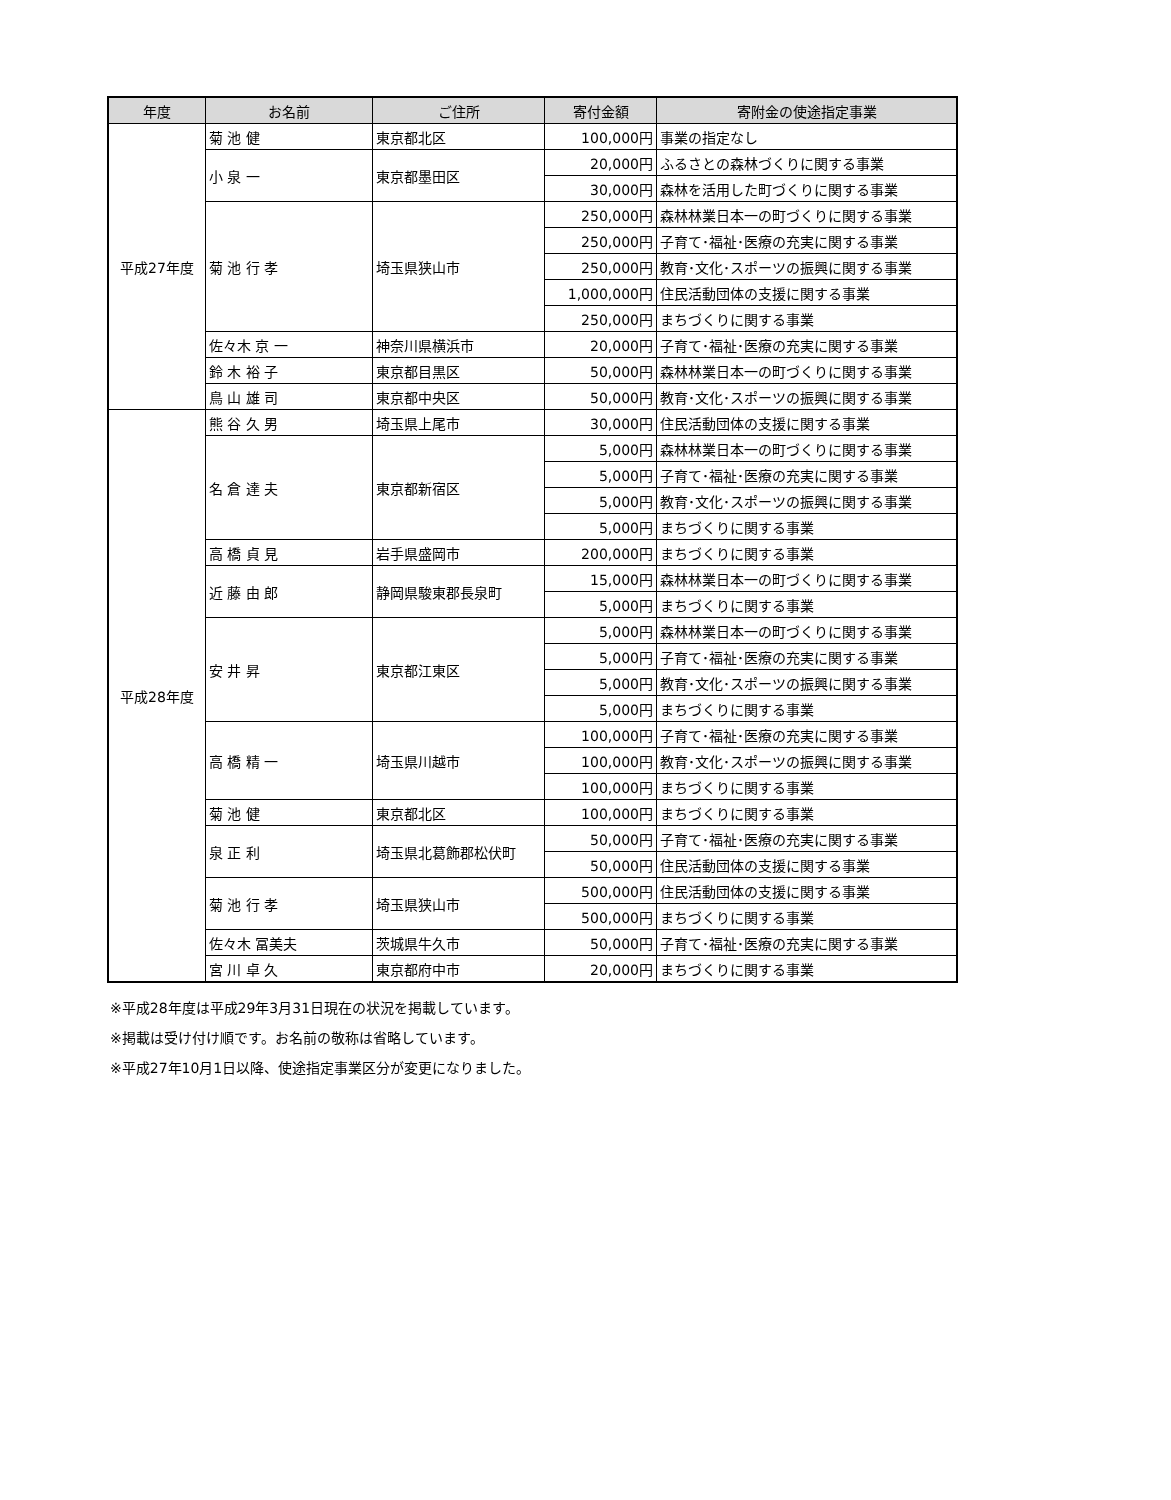| 年度 | お名前 | ご住所 | 寄付金額 | 寄附金の使途指定事業 |
| --- | --- | --- | --- | --- |
| 平成27年度 | 菊 池 健 | 東京都北区 | 100,000円 | 事業の指定なし |
| | 小 泉 一 | 東京都墨田区 | 20,000円 | ふるさとの森林づくりに関する事業 |
| | | | 30,000円 | 森林を活用した町づくりに関する事業 |
| | 菊 池 行 孝 | 埼玉県狭山市 | 250,000円 | 森林林業日本一の町づくりに関する事業 |
| | | | 250,000円 | 子育て･福祉･医療の充実に関する事業 |
| | | | 250,000円 | 教育･文化･スポーツの振興に関する事業 |
| | | | 1,000,000円 | 住民活動団体の支援に関する事業 |
| | | | 250,000円 | まちづくりに関する事業 |
| | 佐々木 京 一 | 神奈川県横浜市 | 20,000円 | 子育て･福祉･医療の充実に関する事業 |
| | 鈴 木 裕 子 | 東京都目黒区 | 50,000円 | 森林林業日本一の町づくりに関する事業 |
| | 鳥 山 雄 司 | 東京都中央区 | 50,000円 | 教育･文化･スポーツの振興に関する事業 |
| 平成28年度 | 熊 谷 久 男 | 埼玉県上尾市 | 30,000円 | 住民活動団体の支援に関する事業 |
| | 名 倉 達 夫 | 東京都新宿区 | 5,000円 | 森林林業日本一の町づくりに関する事業 |
| | | | 5,000円 | 子育て･福祉･医療の充実に関する事業 |
| | | | 5,000円 | 教育･文化･スポーツの振興に関する事業 |
| | | | 5,000円 | まちづくりに関する事業 |
| | 高 橋 貞 見 | 岩手県盛岡市 | 200,000円 | まちづくりに関する事業 |
| | 近 藤 由 郎 | 静岡県駿東郡長泉町 | 15,000円 | 森林林業日本一の町づくりに関する事業 |
| | | | 5,000円 | まちづくりに関する事業 |
| | 安 井 昇 | 東京都江東区 | 5,000円 | 森林林業日本一の町づくりに関する事業 |
| | | | 5,000円 | 子育て･福祉･医療の充実に関する事業 |
| | | | 5,000円 | 教育･文化･スポーツの振興に関する事業 |
| | | | 5,000円 | まちづくりに関する事業 |
| | 高 橋 精 一 | 埼玉県川越市 | 100,000円 | 子育て･福祉･医療の充実に関する事業 |
| | | | 100,000円 | 教育･文化･スポーツの振興に関する事業 |
| | | | 100,000円 | まちづくりに関する事業 |
| | 菊 池 健 | 東京都北区 | 100,000円 | まちづくりに関する事業 |
| | 泉 正 利 | 埼玉県北葛飾郡松伏町 | 50,000円 | 子育て･福祉･医療の充実に関する事業 |
| | | | 50,000円 | 住民活動団体の支援に関する事業 |
| | 菊 池 行 孝 | 埼玉県狭山市 | 500,000円 | 住民活動団体の支援に関する事業 |
| | | | 500,000円 | まちづくりに関する事業 |
| | 佐々木 冨美夫 | 茨城県牛久市 | 50,000円 | 子育て･福祉･医療の充実に関する事業 |
| | 宮 川 卓 久 | 東京都府中市 | 20,000円 | まちづくりに関する事業 |
※平成28年度は平成29年3月31日現在の状況を掲載しています。
※掲載は受け付け順です。お名前の敬称は省略しています。
※平成27年10月1日以降、使途指定事業区分が変更になりました。